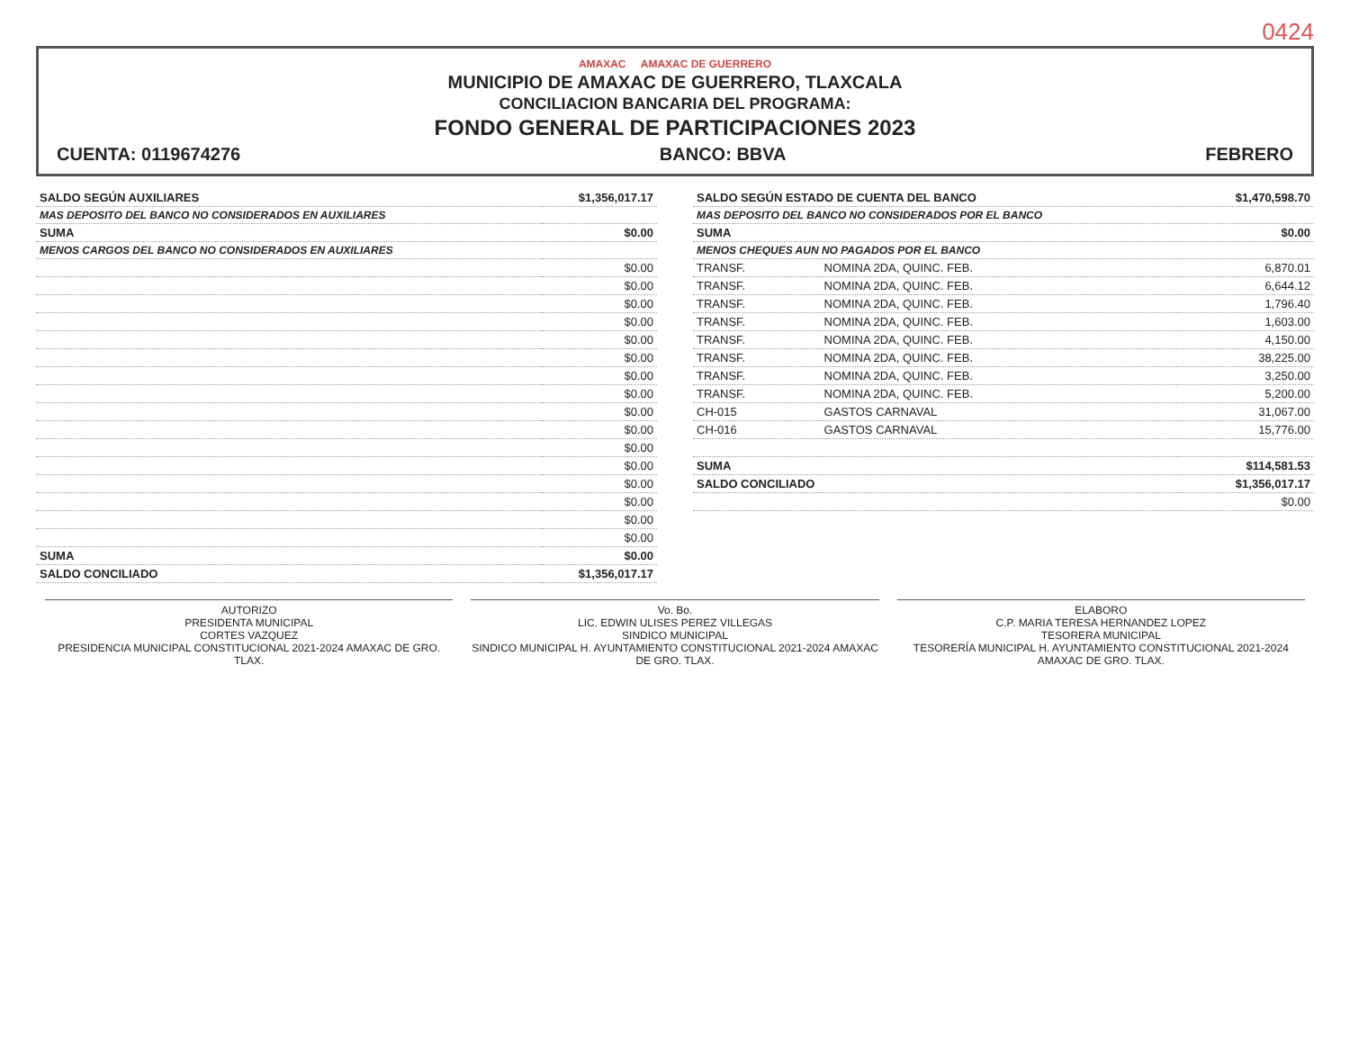0424
AMAXAC AMAXAC DE GUERRERO
MUNICIPIO DE AMAXAC DE GUERRERO, TLAXCALA
CONCILIACION BANCARIA DEL PROGRAMA:
FONDO GENERAL DE PARTICIPACIONES 2023
CUENTA: 0119674276 BANCO: BBVA FEBRERO
| SALDO SEGÚN AUXILIARES | $1,356,017.17 |
| MAS DEPOSITO DEL BANCO NO CONSIDERADOS EN AUXILIARES | |
| SUMA | $0.00 |
| MENOS CARGOS DEL BANCO NO CONSIDERADOS EN AUXILIARES | |
| | $0.00 |
| | $0.00 |
| | $0.00 |
| | $0.00 |
| | $0.00 |
| | $0.00 |
| | $0.00 |
| | $0.00 |
| | $0.00 |
| | $0.00 |
| | $0.00 |
| | $0.00 |
| | $0.00 |
| | $0.00 |
| | $0.00 |
| | $0.00 |
| SUMA | $0.00 |
| SALDO CONCILIADO | $1,356,017.17 |
| SALDO SEGÚN ESTADO DE CUENTA DEL BANCO | | $1,470,598.70 |
| MAS DEPOSITO DEL BANCO NO CONSIDERADOS POR EL BANCO | | |
| SUMA | | $0.00 |
| MENOS CHEQUES AUN NO PAGADOS POR EL BANCO | | |
| TRANSF. | NOMINA 2DA, QUINC. FEB. | 6,870.01 |
| TRANSF. | NOMINA 2DA, QUINC. FEB. | 6,644.12 |
| TRANSF. | NOMINA 2DA, QUINC. FEB. | 1,796.40 |
| TRANSF. | NOMINA 2DA, QUINC. FEB. | 1,603.00 |
| TRANSF. | NOMINA 2DA, QUINC. FEB. | 4,150.00 |
| TRANSF. | NOMINA 2DA, QUINC. FEB. | 38,225.00 |
| TRANSF. | NOMINA 2DA, QUINC. FEB. | 3,250.00 |
| TRANSF. | NOMINA 2DA, QUINC. FEB. | 5,200.00 |
| CH-015 | GASTOS CARNAVAL | 31,067.00 |
| CH-016 | GASTOS CARNAVAL | 15,776.00 |
| SUMA | | $114,581.53 |
| SALDO CONCILIADO | | $1,356,017.17 |
| | | $0.00 |
AUTORIZO
PRESIDENTA MUNICIPAL
CORTES VAZQUEZ
PRESIDENCIA MUNICIPAL CONSTITUCIONAL 2021-2024 AMAXAC DE GRO. TLAX.
Vo. Bo.
LIC. EDWIN ULISES PEREZ VILLEGAS
SINDICO MUNICIPAL
SINDICO MUNICIPAL H. AYUNTAMIENTO CONSTITUCIONAL 2021-2024 AMAXAC DE GRO. TLAX.
ELABORO
C.P. MARIA TERESA HERNANDEZ LOPEZ
TESORERA MUNICIPAL
TESORERÍA MUNICIPAL H. AYUNTAMIENTO CONSTITUCIONAL 2021-2024 AMAXAC DE GRO. TLAX.